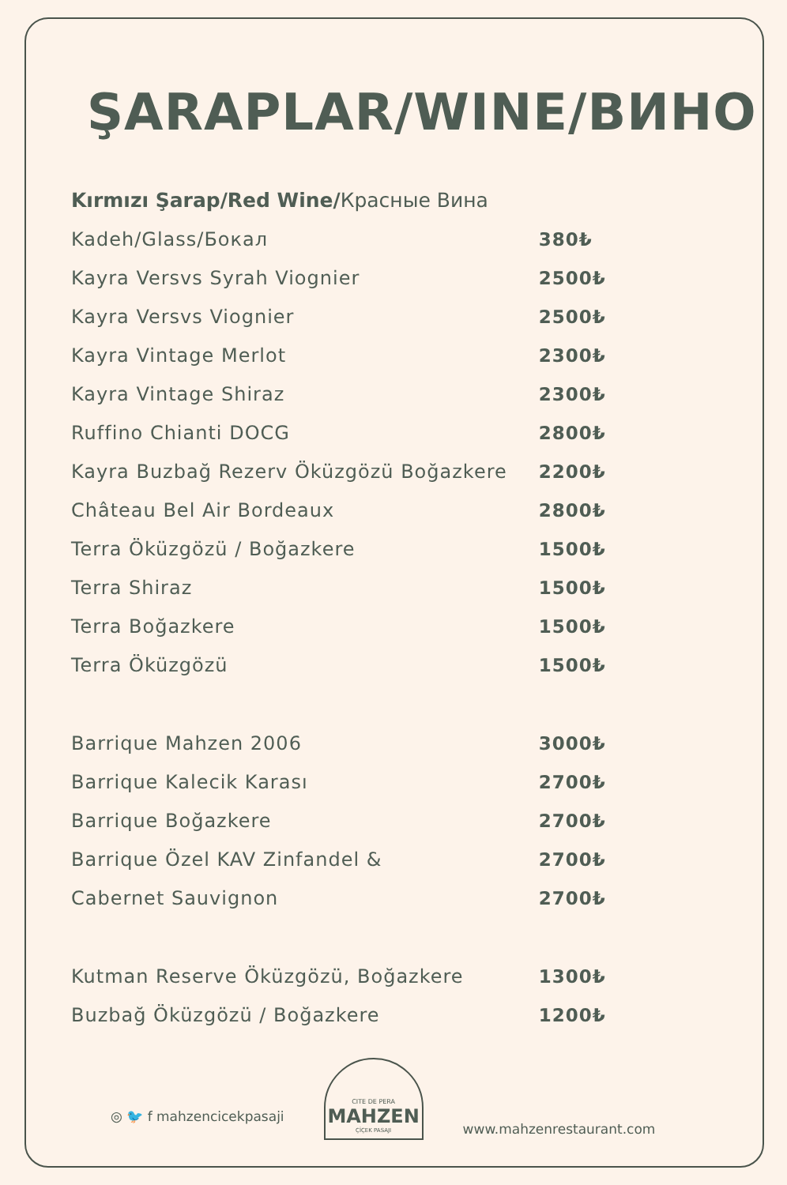ŞARAPLAR/WINE/ВИНО
Kırmızı Şarap/Red Wine/Красные Вина
| Kadeh/Glass/Бокал | 380₺ |
| Kayra Versvs Syrah Viognier | 2500₺ |
| Kayra Versvs Viognier | 2500₺ |
| Kayra Vintage Merlot | 2300₺ |
| Kayra Vintage Shiraz | 2300₺ |
| Ruffino Chianti DOCG | 2800₺ |
| Kayra Buzbağ Rezerv Öküzgözü Boğazkere | 2200₺ |
| Château Bel Air Bordeaux | 2800₺ |
| Terra Öküzgözü / Boğazkere | 1500₺ |
| Terra Shiraz | 1500₺ |
| Terra Boğazkere | 1500₺ |
| Terra Öküzgözü | 1500₺ |
| Barrique Mahzen 2006 | 3000₺ |
| Barrique Kalecik Karası | 2700₺ |
| Barrique Boğazkere | 2700₺ |
| Barrique Özel KAV Zinfandel & | 2700₺ |
| Cabernet Sauvignon | 2700₺ |
| Kutman Reserve Öküzgözü, Boğazkere | 1300₺ |
| Buzbağ Öküzgözü / Boğazkere | 1200₺ |
◎ 🐦 f mahzencicekpasaji
CITE DE PERA
MAHZEN
ÇİÇEK PASAJI
www.mahzenrestaurant.com